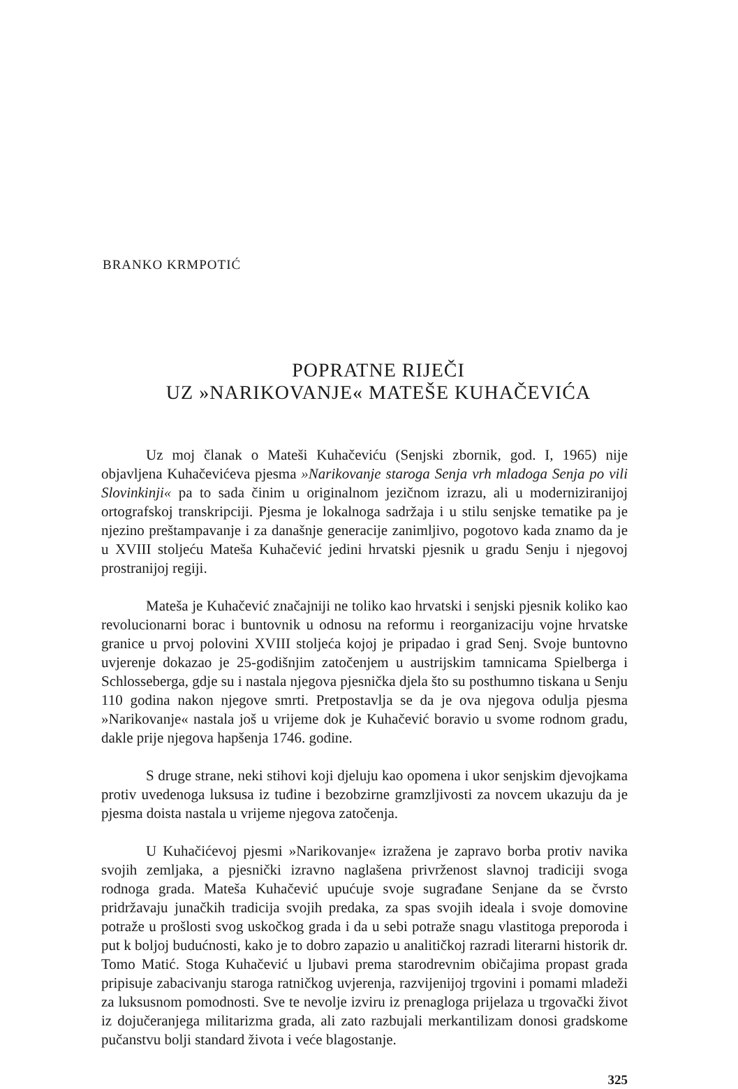BRANKO KRMPOTIĆ
POPRATNE RIJEČI
UZ »NARIKOVANJE« MATEŠE KUHAČEVIĆA
Uz moj članak o Mateši Kuhačeviću (Senjski zbornik, god. I, 1965) nije objavljena Kuhačevićeva pjesma »Narikovanje staroga Senja vrh mladoga Senja po vili Slovinkinji« pa to sada činim u originalnom jezičnom izrazu, ali u moderniziranijoj ortografskoj transkripciji. Pjesma je lokalnoga sadržaja i u stilu senjske tematike pa je njezino preštampavanje i za današnje generacije zanimljivo, pogotovo kada znamo da je u XVIII stoljeću Mateša Kuhačević jedini hrvatski pjesnik u gradu Senju i njegovoj prostranijoj regiji.
Mateša je Kuhačević značajniji ne toliko kao hrvatski i senjski pjesnik koliko kao revolucionarni borac i buntovnik u odnosu na reformu i reorganizaciju vojne hrvatske granice u prvoj polovini XVIII stoljeća kojoj je pripadao i grad Senj. Svoje buntovno uvjerenje dokazao je 25-godišnjim zatočenjem u austrijskim tamnicama Spielberga i Schlosseberga, gdje su i nastala njegova pjesnička djela što su posthumno tiskana u Senju 110 godina nakon njegove smrti. Pretpostavlja se da je ova njegova odulja pjesma »Narikovanje« nastala još u vrijeme dok je Kuhačević boravio u svome rodnom gradu, dakle prije njegova hapšenja 1746. godine.
S druge strane, neki stihovi koji djeluju kao opomena i ukor senjskim djevojkama protiv uvedenoga luksusa iz tuđine i bezobzirne gramzljivosti za novcem ukazuju da je pjesma doista nastala u vrijeme njegova zatočenja.
U Kuhačićevoj pjesmi »Narikovanje« izražena je zapravo borba protiv navika svojih zemljaka, a pjesnički izravno naglašena privrženost slavnoj tradiciji svoga rodnoga grada. Mateša Kuhačević upućuje svoje sugrađane Senjane da se čvrsto pridržavaju junačkih tradicija svojih predaka, za spas svojih ideala i svoje domovine potraže u prošlosti svog uskočkog grada i da u sebi potraže snagu vlastitoga preporoda i put k boljoj budućnosti, kako je to dobro zapazio u analitičkoj razradi literarni historik dr. Tomo Matić. Stoga Kuhačević u ljubavi prema starodrevnim običajima propast grada pripisuje zabacivanju staroga ratničkog uvjerenja, razvijenijoj trgovini i pomami mladeži za luksusnom pomodnosti. Sve te nevolje izviru iz prenagloga prijelaza u trgovački život iz dojučeranjega militarizma grada, ali zato razbujali merkantilizam donosi gradskome pučanstvu bolji standard života i veće blagostanje.
325